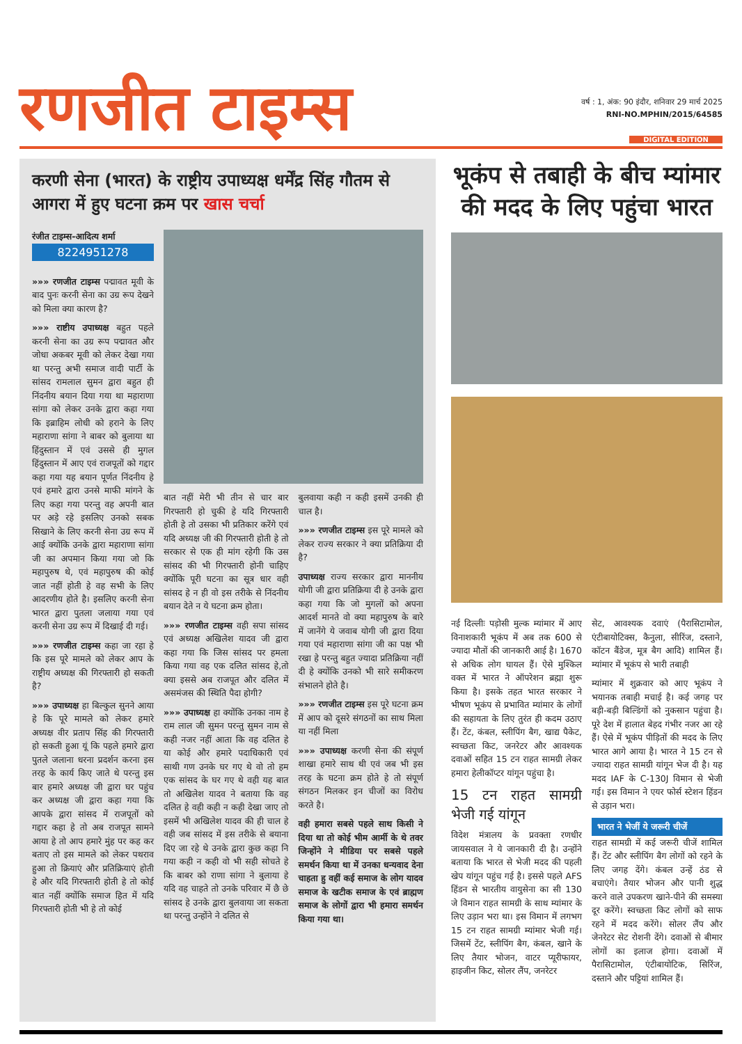रणजीत टाइम्स
वर्ष : 1, अंक: 90 इंदौर, शनिवार 29 मार्च 2025
RNI-NO.MPHIN/2015/64585
DIGITAL EDITION
करणी सेना (भारत) के राष्ट्रीय उपाध्यक्ष धर्मेंद्र सिंह गौतम से
आगरा में हुए घटना क्रम पर खास चर्चा
रंजीत टाइम्स-आदित्य शर्मा
8224951278
»»» रणजीत टाइम्स पद्मावत मूवी के बाद पुनः करनी सेना का उग्र रूप देखने को मिला क्या कारण है?
»»» राष्टीय उपाध्यक्ष बहुत पहले करनी सेना का उग्र रूप पद्मावत और जोधा अकबर मूवी को लेकर देखा गया था परन्तु अभी समाज वादी पार्टी के सांसद रामलाल सुमन द्वारा बहुत ही निंदनीय बयान दिया गया था महाराणा सांगा को लेकर उनके द्वारा कहा गया कि इब्राहिम लोधी को हराने के लिए महाराणा सांगा ने बाबर को बुलाया था हिंदुस्तान में एवं उससे ही मुगल हिंदुस्तान में आए एवं राजपूतों को गद्दार कहा गया यह बयान पूर्णत निंदनीय हे एवं हमारे द्वारा उनसे माफी मांगने के लिए कहा गया परन्तु वह अपनी बात पर अड़े रहे इसलिए उनको सबक सिखाने के लिए करनी सेना उग्र रूप में आई क्योंकि उनके द्वारा महाराणा सांगा जी का अपमान किया गया जो कि महापुरुष थे, एवं महापुरुष की कोई जात नहीं होती हे वह सभी के लिए आदरणीय होते है। इसलिए करनी सेना भारत द्वारा पुतला जलाया गया एवं करनी सेना उग्र रूप में दिखाई दी गई।
»»» रणजीत टाइम्स कहा जा रहा हे कि इस पूरे मामले को लेकर आप के राष्ट्रीय अध्यक्ष की गिरफ्तारी हो सकती है?
»»» उपाध्यक्ष हा बिल्कुल सुनने आया हे कि पूरे मामले को लेकर हमारे अध्यक्ष वीर प्रताप सिंह की गिरफ्तारी हो सकती हुआ यूं कि पहले हमारे द्वारा पुतले जलाना धरना प्रदर्शन करना इस तरह के कार्य किए जाते थे परन्तु इस बार हमारे अध्यक्ष जी द्वारा घर पहुंच कर अध्यक्ष जी द्वारा कहा गया कि आपके द्वारा सांसद में राजपूतों को गद्दार कहा हे तो अब राजपूत सामने आया हे तो आप हमारे मुंह पर कह कर बताए तो इस मामले को लेकर पथराव हुआ तो क्रियाएं और प्रतिक्रियाएं होती हे और यदि गिरफ्तारी होती हे तो कोई बात नहीं क्योंकि समाज हित में यदि गिरफ्तारी होती भी हे तो कोई
बात नहीं मेरी भी तीन से चार बार गिरफ्तारी हो चुकी हे यदि गिरफ्तारी होती हे तो उसका भी प्रतिकार करेंगे एवं यदि अध्यक्ष जी की गिरफ्तारी होती हे तो सरकार से एक ही मांग रहेगी कि उस सांसद की भी गिरफ्तारी होनी चाहिए क्योंकि पूरी घटना का सूत्र धार वही सांसद हे न ही वो इस तरीके से निंदनीय बयान देते न ये घटना क्रम होता।
»»» रणजीत टाइम्स वही सपा सांसद एवं अध्यक्ष अखिलेश यादव जी द्वारा कहा गया कि जिस सांसद पर हमला किया गया वह एक दलित सांसद हे,तो क्या इससे अब राजपूत और दलित में असमंजस की स्थिति पैदा होगी?
»»» उपाध्यक्ष हा क्योंकि उनका नाम हे राम लाल जी सुमन परन्तु सुमन नाम से कही नजर नहीं आता कि वह दलित हे या कोई और हमारे पदाधिकारी एवं साथी गण उनके घर गए थे वो तो हम एक सांसद के घर गए थे वही यह बात तो अखिलेश यादव ने बताया कि वह दलित हे वही कही न कही देखा जाए तो इसमें भी अखिलेश यादव की ही चाल हे वही जब सांसद में इस तरीके से बयाना दिए जा रहे थे उनके द्वारा कुछ कहा नि गया कही न कही वो भी सही सोचते हे कि बाबर को राणा सांगा ने बुलाया हे यदि वह चाहते तो उनके परिवार में छै छे सांसद हे उनके द्वारा बुलवाया जा सकता था परन्तु उन्होंने ने दलित से
बुलवाया कही न कही इसमें उनकी ही चाल है।
»»» रणजीत टाइम्स इस पूरे मामले को लेकर राज्य सरकार ने क्या प्रतिक्रिया दी है?
उपाध्यक्ष राज्य सरकार द्वारा माननीय योगी जी द्वारा प्रतिक्रिया दी हे उनके द्वारा कहा गया कि जो मुगलों को अपना आदर्श मानते वो क्या महापुरुष के बारे में जानेंगे ये जवाब योगी जी द्वारा दिया गया एवं महाराणा सांगा जी का पक्ष भी रखा हे परन्तु बहुत ज्यादा प्रतिक्रिया नहीं दी हे क्योंकि उनको भी सारे समीकरण संभालने होते है।
»»» रणजीत टाइम्स इस पूरे घटना क्रम में आप को दूसरे संगठनों का साथ मिला या नहीं मिला
»»» उपाध्यक्ष करणी सेना की संपूर्ण शाखा हमारे साथ थी एवं जब भी इस तरह के घटना क्रम होते हे तो संपूर्ण संगठन मिलकर इन चीजों का विरोध करते है।
वही हमारा सबसे पहले साथ किसी ने दिया था तो कोई भीम आर्मी के थे तवर जिन्होंने ने मीडिया पर सबसे पहले समर्थन किया था में उनका धन्यवाद देना चाहता हु वहीं कई समाज के लोग यादव समाज के खटीक समाज के एवं ब्राह्मण समाज के लोगों द्वारा भी हमारा समर्थन किया गया था।
भूकंप से तबाही के बीच म्यांमार की मदद के लिए पहुंचा भारत
नई दिल्लीः पड़ोसी मुल्क म्यांमार में आए विनाशकारी भूकंप में अब तक 600 से ज्यादा मौतों की जानकारी आई है। 1670 से अधिक लोग घायल हैं। ऐसे मुश्किल वक्त में भारत ने ऑपरेशन ब्रह्मा शुरू किया है। इसके तहत भारत सरकार ने भीषण भूकंप से प्रभावित म्यांमार के लोगों की सहायता के लिए तुरंत ही कदम उठाए हैं। टेंट, कंबल, स्लीपिंग बैग, खाद्य पैकेट, स्वच्छता किट, जनरेटर और आवश्यक दवाओं सहित 15 टन राहत सामग्री लेकर हमारा हेलीकॉप्टर यांगून पहुंचा है।
15 टन राहत सामग्री भेजी गई यांगून
विदेश मंत्रालय के प्रवक्ता रणधीर जायसवाल ने ये जानकारी दी है। उन्होंने बताया कि भारत से भेजी मदद की पहली खेप यांगून पहुंच गई है। इससे पहले AFS हिंडन से भारतीय वायुसेना का सी 130 जे विमान राहत सामग्री के साथ म्यांमार के लिए उड़ान भरा था। इस विमान में लगभग 15 टन राहत सामग्री म्यांमार भेजी गई। जिसमें टेंट, स्लीपिंग बैग, कंबल, खाने के लिए तैयार भोजन, वाटर प्यूरीफायर, हाइजीन किट, सोलर लैंप, जनरेटर
सेट, आवश्यक दवाएं (पैरासिटामोल, एंटीबायोटिक्स, कैनुला, सीरिंज, दस्ताने, कॉटन बैंडेज, मूत्र बैग आदि) शामिल हैं। म्यांमार में भूकंप से भारी तबाही
म्यांमार में शुक्रवार को आए भूकंप ने भयानक तबाही मचाई है। कई जगह पर बड़ी-बड़ी बिल्डिंगों को नुकसान पहुंचा है। पूरे देश में हालात बेहद गंभीर नजर आ रहे हैं। ऐसे में भूकंप पीड़ितों की मदद के लिए भारत आगे आया है। भारत ने 15 टन से ज्यादा राहत सामग्री यांगून भेज दी है। यह मदद IAF के C-130J विमान से भेजी गई। इस विमान ने एयर फोर्स स्टेशन हिंडन से उड़ान भरा।
भारत ने भेजीं ये जरूरी चीजें
राहत सामग्री में कई जरूरी चीजें शामिल हैं। टेंट और स्लीपिंग बैग लोगों को रहने के लिए जगह देंगे। कंबल उन्हें ठंड से बचाएंगे। तैयार भोजन और पानी शुद्ध करने वाले उपकरण खाने-पीने की समस्या दूर करेंगे। स्वच्छता किट लोगों को साफ रहने में मदद करेंगे। सोलर लैंप और जेनरेटर सेट रोशनी देंगे। दवाओं से बीमार लोगों का इलाज होगा। दवाओं में पैरासिटामोल, एंटीबायोटिक, सिरिंज, दस्ताने और पट्टियां शामिल हैं।